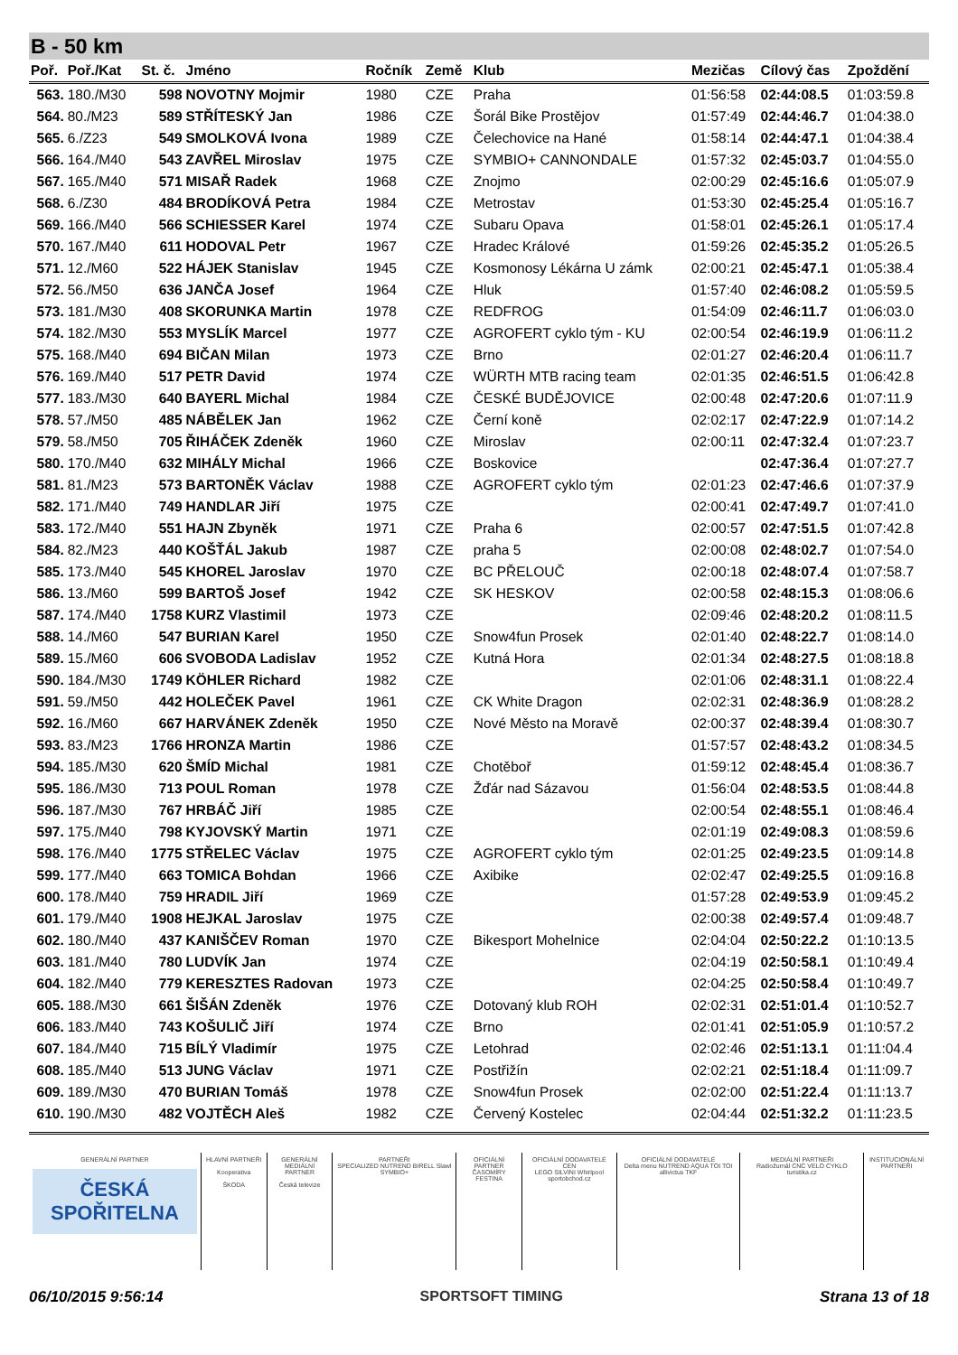B - 50 km
| Poř. | Poř./Kat | St. č. | Jméno | Ročník | Země | Klub | Mezičas | Cílový čas | Zpoždění |
| --- | --- | --- | --- | --- | --- | --- | --- | --- | --- |
| 563. | 180./M30 | 598 | NOVOTNY Mojmir | 1980 | CZE | Praha | 01:56:58 | 02:44:08.5 | 01:03:59.8 |
| 564. | 80./M23 | 589 | STŘÍTESKÝ Jan | 1986 | CZE | Šorál Bike Prostějov | 01:57:49 | 02:44:46.7 | 01:04:38.0 |
| 565. | 6./Z23 | 549 | SMOLKOVÁ Ivona | 1989 | CZE | Čelechovice na Hané | 01:58:14 | 02:44:47.1 | 01:04:38.4 |
| 566. | 164./M40 | 543 | ZAVŘEL Miroslav | 1975 | CZE | SYMBIO+ CANNONDALE | 01:57:32 | 02:45:03.7 | 01:04:55.0 |
| 567. | 165./M40 | 571 | MISAŘ Radek | 1968 | CZE | Znojmo | 02:00:29 | 02:45:16.6 | 01:05:07.9 |
| 568. | 6./Z30 | 484 | BRODÍKOVÁ Petra | 1984 | CZE | Metrostav | 01:53:30 | 02:45:25.4 | 01:05:16.7 |
| 569. | 166./M40 | 566 | SCHIESSER Karel | 1974 | CZE | Subaru Opava | 01:58:01 | 02:45:26.1 | 01:05:17.4 |
| 570. | 167./M40 | 611 | HODOVAL Petr | 1967 | CZE | Hradec Králové | 01:59:26 | 02:45:35.2 | 01:05:26.5 |
| 571. | 12./M60 | 522 | HÁJEK Stanislav | 1945 | CZE | Kosmonosy Lékárna U zámk | 02:00:21 | 02:45:47.1 | 01:05:38.4 |
| 572. | 56./M50 | 636 | JANČA Josef | 1964 | CZE | Hluk | 01:57:40 | 02:46:08.2 | 01:05:59.5 |
| 573. | 181./M30 | 408 | SKORUNKA Martin | 1978 | CZE | REDFROG | 01:54:09 | 02:46:11.7 | 01:06:03.0 |
| 574. | 182./M30 | 553 | MYSLÍK Marcel | 1977 | CZE | AGROFERT cyklo tým - KU | 02:00:54 | 02:46:19.9 | 01:06:11.2 |
| 575. | 168./M40 | 694 | BIČAN Milan | 1973 | CZE | Brno | 02:01:27 | 02:46:20.4 | 01:06:11.7 |
| 576. | 169./M40 | 517 | PETR David | 1974 | CZE | WÜRTH MTB racing team | 02:01:35 | 02:46:51.5 | 01:06:42.8 |
| 577. | 183./M30 | 640 | BAYERL Michal | 1984 | CZE | ČESKÉ BUDĚJOVICE | 02:00:48 | 02:47:20.6 | 01:07:11.9 |
| 578. | 57./M50 | 485 | NÁBĚLEK Jan | 1962 | CZE | Černí koně | 02:02:17 | 02:47:22.9 | 01:07:14.2 |
| 579. | 58./M50 | 705 | ŘIHÁČEK Zdeněk | 1960 | CZE | Miroslav | 02:00:11 | 02:47:32.4 | 01:07:23.7 |
| 580. | 170./M40 | 632 | MIHÁLY Michal | 1966 | CZE | Boskovice | | 02:47:36.4 | 01:07:27.7 |
| 581. | 81./M23 | 573 | BARTONĚK Václav | 1988 | CZE | AGROFERT cyklo tým | 02:01:23 | 02:47:46.6 | 01:07:37.9 |
| 582. | 171./M40 | 749 | HANDLAR Jiří | 1975 | CZE | | 02:00:41 | 02:47:49.7 | 01:07:41.0 |
| 583. | 172./M40 | 551 | HAJN Zbyněk | 1971 | CZE | Praha 6 | 02:00:57 | 02:47:51.5 | 01:07:42.8 |
| 584. | 82./M23 | 440 | KOŠŤÁL Jakub | 1987 | CZE | praha 5 | 02:00:08 | 02:48:02.7 | 01:07:54.0 |
| 585. | 173./M40 | 545 | KHOREL Jaroslav | 1970 | CZE | BC PŘELOUČ | 02:00:18 | 02:48:07.4 | 01:07:58.7 |
| 586. | 13./M60 | 599 | BARTOŠ Josef | 1942 | CZE | SK HESKOV | 02:00:58 | 02:48:15.3 | 01:08:06.6 |
| 587. | 174./M40 | 1758 | KURZ Vlastimil | 1973 | CZE | | 02:09:46 | 02:48:20.2 | 01:08:11.5 |
| 588. | 14./M60 | 547 | BURIAN Karel | 1950 | CZE | Snow4fun Prosek | 02:01:40 | 02:48:22.7 | 01:08:14.0 |
| 589. | 15./M60 | 606 | SVOBODA Ladislav | 1952 | CZE | Kutná Hora | 02:01:34 | 02:48:27.5 | 01:08:18.8 |
| 590. | 184./M30 | 1749 | KÖHLER Richard | 1982 | CZE | | 02:01:06 | 02:48:31.1 | 01:08:22.4 |
| 591. | 59./M50 | 442 | HOLEČEK Pavel | 1961 | CZE | CK White Dragon | 02:02:31 | 02:48:36.9 | 01:08:28.2 |
| 592. | 16./M60 | 667 | HARVÁNEK Zdeněk | 1950 | CZE | Nové Město na Moravě | 02:00:37 | 02:48:39.4 | 01:08:30.7 |
| 593. | 83./M23 | 1766 | HRONZA Martin | 1986 | CZE | | 01:57:57 | 02:48:43.2 | 01:08:34.5 |
| 594. | 185./M30 | 620 | ŠMÍD Michal | 1981 | CZE | Chotěboř | 01:59:12 | 02:48:45.4 | 01:08:36.7 |
| 595. | 186./M30 | 713 | POUL Roman | 1978 | CZE | Žďár nad Sázavou | 01:56:04 | 02:48:53.5 | 01:08:44.8 |
| 596. | 187./M30 | 767 | HRBÁČ Jiří | 1985 | CZE | | 02:00:54 | 02:48:55.1 | 01:08:46.4 |
| 597. | 175./M40 | 798 | KYJOVSKÝ Martin | 1971 | CZE | | 02:01:19 | 02:49:08.3 | 01:08:59.6 |
| 598. | 176./M40 | 1775 | STŘELEC Václav | 1975 | CZE | AGROFERT cyklo tým | 02:01:25 | 02:49:23.5 | 01:09:14.8 |
| 599. | 177./M40 | 663 | TOMICA Bohdan | 1966 | CZE | Axibike | 02:02:47 | 02:49:25.5 | 01:09:16.8 |
| 600. | 178./M40 | 759 | HRADIL Jiří | 1969 | CZE | | 01:57:28 | 02:49:53.9 | 01:09:45.2 |
| 601. | 179./M40 | 1908 | HEJKAL Jaroslav | 1975 | CZE | | 02:00:38 | 02:49:57.4 | 01:09:48.7 |
| 602. | 180./M40 | 437 | KANIŠČEV Roman | 1970 | CZE | Bikesport Mohelnice | 02:04:04 | 02:50:22.2 | 01:10:13.5 |
| 603. | 181./M40 | 780 | LUDVÍK Jan | 1974 | CZE | | 02:04:19 | 02:50:58.1 | 01:10:49.4 |
| 604. | 182./M40 | 779 | KERESZTES Radovan | 1973 | CZE | | 02:04:25 | 02:50:58.4 | 01:10:49.7 |
| 605. | 188./M30 | 661 | ŠIŠÁN Zdeněk | 1976 | CZE | Dotovaný klub ROH | 02:02:31 | 02:51:01.4 | 01:10:52.7 |
| 606. | 183./M40 | 743 | KOŠULIČ Jiří | 1974 | CZE | Brno | 02:01:41 | 02:51:05.9 | 01:10:57.2 |
| 607. | 184./M40 | 715 | BÍLÝ Vladimír | 1975 | CZE | Letohrad | 02:02:46 | 02:51:13.1 | 01:11:04.4 |
| 608. | 185./M40 | 513 | JUNG Václav | 1971 | CZE | Postřižín | 02:02:21 | 02:51:18.4 | 01:11:09.7 |
| 609. | 189./M30 | 470 | BURIAN Tomáš | 1978 | CZE | Snow4fun Prosek | 02:02:00 | 02:51:22.4 | 01:11:13.7 |
| 610. | 190./M30 | 482 | VOJTĚCH Aleš | 1982 | CZE | Červený Kostelec | 02:04:44 | 02:51:32.2 | 01:11:23.5 |
GENERÁLNÍ PARTNER
ČESKÁ
SPOŘITELNA
HLAVNÍ PARTNEŘI
Kooperativa
ŠKODA
GENERÁLNÍ MEDIÁLNÍ PARTNER
Česká televize
PARTNEŘI
SPECIALIZED NUTREND BIRELL Slawl SYMBIO+
OFICIÁLNÍ PARTNER ČASOMÍRY
FESTINA
OFICIÁLNÍ DODAVATELÉ CEN
LEGO SILVINI Whirlpool sportobchod.cz
OFICIÁLNÍ DODAVATELÉ
Delta menu NUTREND AQUA TOI TOI allivictus TKF
MEDIÁLNÍ PARTNEŘI
Radiožurnál CNC VELO CYKLO turistika.cz
INSTITUCIONÁLNÍ PARTNEŘI
06/10/2015 9:56:14 SPORTSOFT TIMING Strana 13 of 18